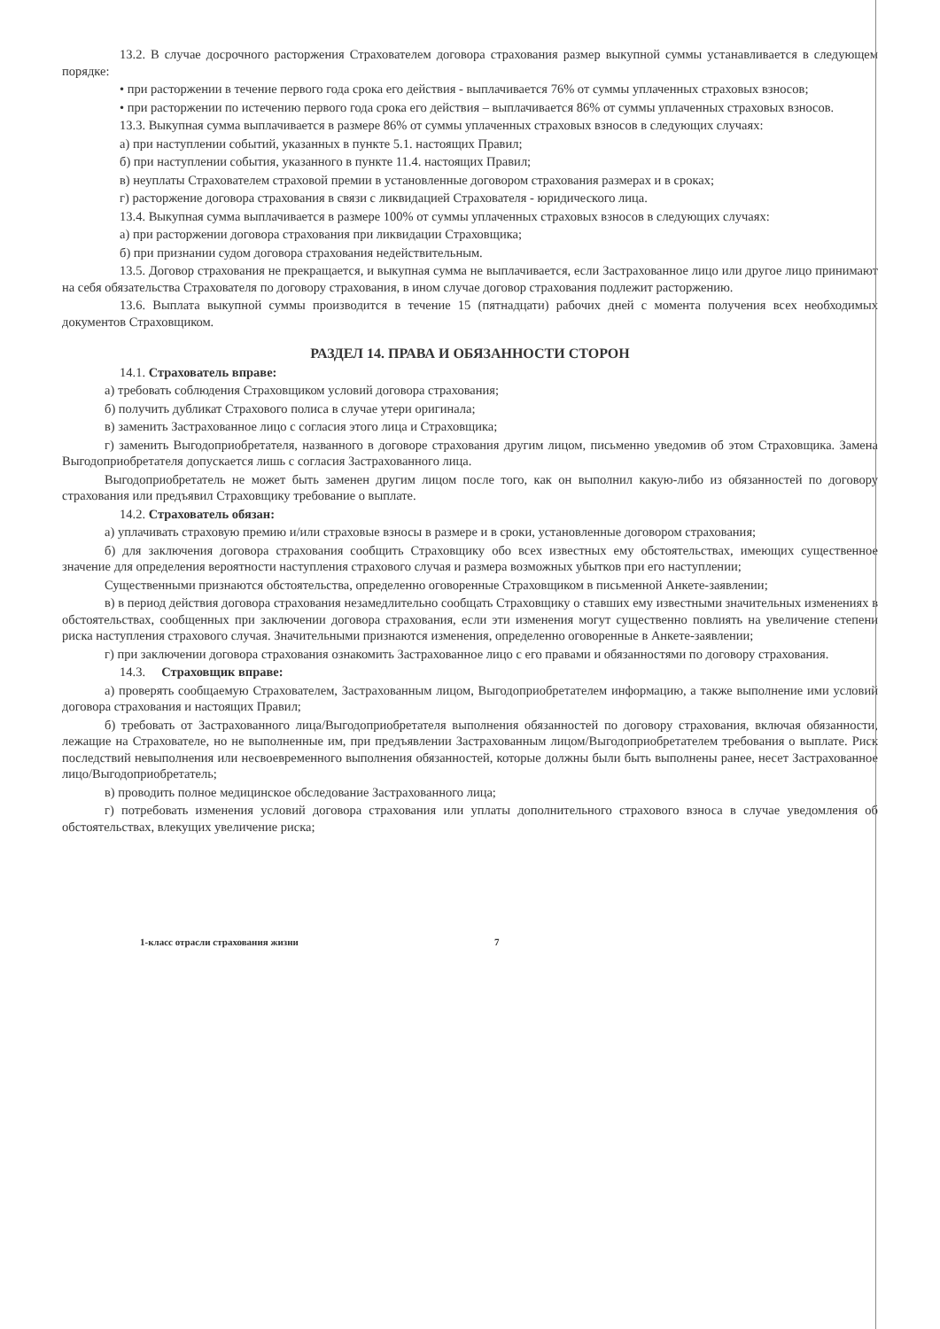13.2. В случае досрочного расторжения Страхователем договора страхования размер выкупной суммы устанавливается в следующем порядке:
• при расторжении в течение первого года срока его действия - выплачивается 76% от суммы уплаченных страховых взносов;
• при расторжении по истечению первого года срока его действия – выплачивается 86% от суммы уплаченных страховых взносов.
13.3. Выкупная сумма выплачивается в размере 86% от суммы уплаченных страховых взносов в следующих случаях:
а) при наступлении событий, указанных в пункте 5.1. настоящих Правил;
б) при наступлении события, указанного в пункте 11.4. настоящих Правил;
в) неуплаты Страхователем страховой премии в установленные договором страхования размерах и в сроках;
г) расторжение договора страхования в связи с ликвидацией Страхователя - юридического лица.
13.4. Выкупная сумма выплачивается в размере 100% от суммы уплаченных страховых взносов в следующих случаях:
а) при расторжении договора страхования при ликвидации Страховщика;
б) при признании судом договора страхования недействительным.
13.5. Договор страхования не прекращается, и выкупная сумма не выплачивается, если Застрахованное лицо или другое лицо принимают на себя обязательства Страхователя по договору страхования, в ином случае договор страхования подлежит расторжению.
13.6. Выплата выкупной суммы производится в течение 15 (пятнадцати) рабочих дней с момента получения всех необходимых документов Страховщиком.
РАЗДЕЛ 14. ПРАВА И ОБЯЗАННОСТИ СТОРОН
14.1. Страхователь вправе:
а) требовать соблюдения Страховщиком условий договора страхования;
б) получить дубликат Страхового полиса в случае утери оригинала;
в) заменить Застрахованное лицо с согласия этого лица и Страховщика;
г) заменить Выгодоприобретателя, названного в договоре страхования другим лицом, письменно уведомив об этом Страховщика. Замена Выгодоприобретателя допускается лишь с согласия Застрахованного лица.
Выгодоприобретатель не может быть заменен другим лицом после того, как он выполнил какую-либо из обязанностей по договору страхования или предъявил Страховщику требование о выплате.
14.2. Страхователь обязан:
а) уплачивать страховую премию и/или страховые взносы в размере и в сроки, установленные договором страхования;
б) для заключения договора страхования сообщить Страховщику обо всех известных ему обстоятельствах, имеющих существенное значение для определения вероятности наступления страхового случая и размера возможных убытков при его наступлении;
Существенными признаются обстоятельства, определенно оговоренные Страховщиком в письменной Анкете-заявлении;
в) в период действия договора страхования незамедлительно сообщать Страховщику о ставших ему известными значительных изменениях в обстоятельствах, сообщенных при заключении договора страхования, если эти изменения могут существенно повлиять на увеличение степени риска наступления страхового случая. Значительными признаются изменения, определенно оговоренные в Анкете-заявлении;
г) при заключении договора страхования ознакомить Застрахованное лицо с его правами и обязанностями по договору страхования.
14.3. Страховщик вправе:
а) проверять сообщаемую Страхователем, Застрахованным лицом, Выгодоприобретателем информацию, а также выполнение ими условий договора страхования и настоящих Правил;
б) требовать от Застрахованного лица/Выгодоприобретателя выполнения обязанностей по договору страхования, включая обязанности, лежащие на Страхователе, но не выполненные им, при предъявлении Застрахованным лицом/Выгодоприобретателем требования о выплате. Риск последствий невыполнения или несвоевременного выполнения обязанностей, которые должны были быть выполнены ранее, несет Застрахованное лицо/Выгодоприобретатель;
в) проводить полное медицинское обследование Застрахованного лица;
г) потребовать изменения условий договора страхования или уплаты дополнительного страхового взноса в случае уведомления об обстоятельствах, влекущих увеличение риска;
1-класс отрасли страхования жизни 7